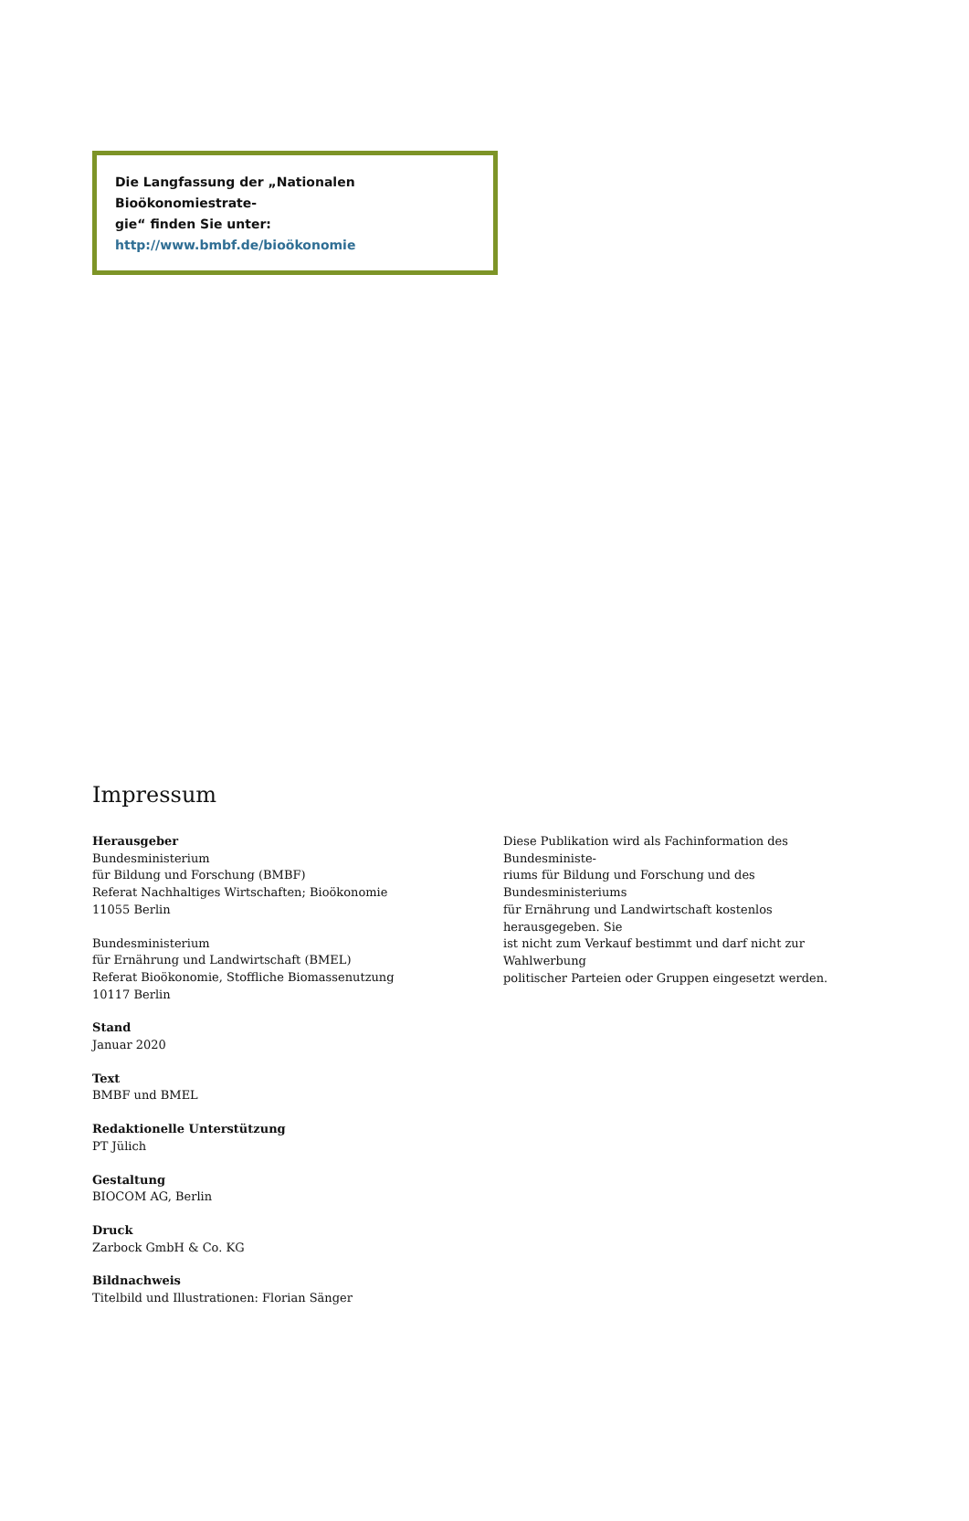Die Langfassung der „Nationalen Bioökonomiestrate-
gie“ finden Sie unter:
http://www.bmbf.de/bioökonomie
Impressum
Herausgeber
Bundesministerium
für Bildung und Forschung (BMBF)
Referat Nachhaltiges Wirtschaften; Bioökonomie
11055 Berlin
Bundesministerium
für Ernährung und Landwirtschaft (BMEL)
Referat Bioökonomie, Stoffliche Biomassenutzung
10117 Berlin
Stand
Januar 2020
Text
BMBF und BMEL
Redaktionelle Unterstützung
PT Jülich
Gestaltung
BIOCOM AG, Berlin
Druck
Zarbock GmbH & Co. KG
Bildnachweis
Titelbild und Illustrationen: Florian Sänger
Diese Publikation wird als Fachinformation des Bundesministe-
riums für Bildung und Forschung und des Bundesministeriums
für Ernährung und Landwirtschaft kostenlos herausgegeben. Sie
ist nicht zum Verkauf bestimmt und darf nicht zur Wahlwerbung
politischer Parteien oder Gruppen eingesetzt werden.